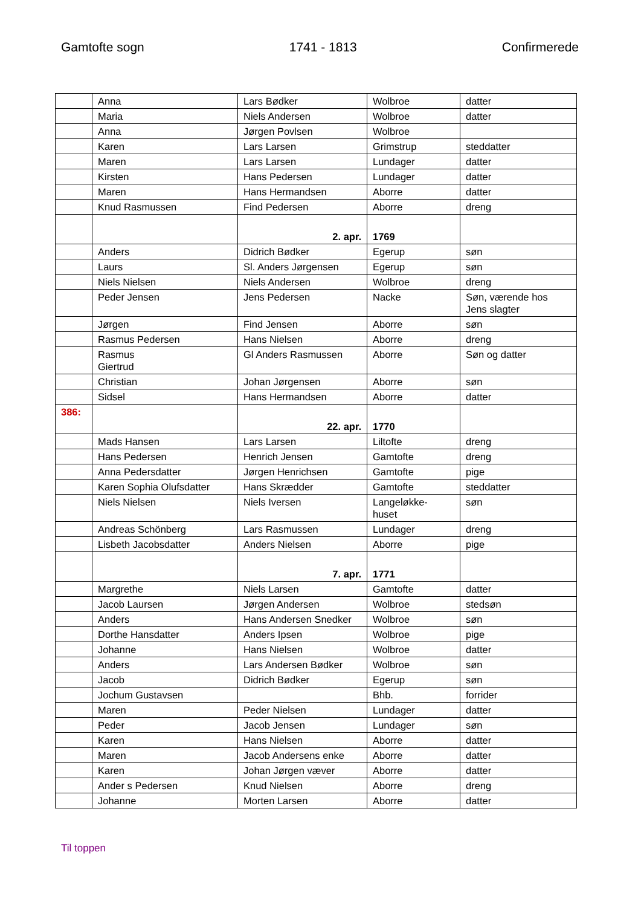Gamtofte sogn 1741 - 1813 Confirmerede
| | Anna | Lars Bødker | Wolbroe | datter |
| | Maria | Niels Andersen | Wolbroe | datter |
| | Anna | Jørgen Povlsen | Wolbroe | |
| | Karen | Lars Larsen | Grimstrup | steddatter |
| | Maren | Lars Larsen | Lundager | datter |
| | Kirsten | Hans Pedersen | Lundager | datter |
| | Maren | Hans Hermandsen | Aborre | datter |
| | Knud Rasmussen | Find Pedersen | Aborre | dreng |
| | | 2. apr. | 1769 | |
| | Anders | Didrich Bødker | Egerup | søn |
| | Laurs | Sl. Anders Jørgensen | Egerup | søn |
| | Niels Nielsen | Niels Andersen | Wolbroe | dreng |
| | Peder Jensen | Jens Pedersen | Nacke | Søn, værende hos Jens slagter |
| | Jørgen | Find Jensen | Aborre | søn |
| | Rasmus Pedersen | Hans Nielsen | Aborre | dreng |
| | Rasmus Giertrud | Gl Anders Rasmussen | Aborre | Søn og datter |
| | Christian | Johan Jørgensen | Aborre | søn |
| | Sidsel | Hans Hermandsen | Aborre | datter |
| 386: | | 22. apr. | 1770 | |
| | Mads Hansen | Lars Larsen | Liltofte | dreng |
| | Hans Pedersen | Henrich Jensen | Gamtofte | dreng |
| | Anna Pedersdatter | Jørgen Henrichsen | Gamtofte | pige |
| | Karen Sophia Olufsdatter | Hans Skrædder | Gamtofte | steddatter |
| | Niels Nielsen | Niels Iversen | Langeløkke- huset | søn |
| | Andreas Schönberg | Lars Rasmussen | Lundager | dreng |
| | Lisbeth Jacobsdatter | Anders Nielsen | Aborre | pige |
| | | 7. apr. | 1771 | |
| | Margrethe | Niels Larsen | Gamtofte | datter |
| | Jacob Laursen | Jørgen Andersen | Wolbroe | stedsøn |
| | Anders | Hans Andersen Snedker | Wolbroe | søn |
| | Dorthe Hansdatter | Anders Ipsen | Wolbroe | pige |
| | Johanne | Hans Nielsen | Wolbroe | datter |
| | Anders | Lars Andersen Bødker | Wolbroe | søn |
| | Jacob | Didrich Bødker | Egerup | søn |
| | Jochum Gustavsen | | Bhb. | forrider |
| | Maren | Peder Nielsen | Lundager | datter |
| | Peder | Jacob Jensen | Lundager | søn |
| | Karen | Hans Nielsen | Aborre | datter |
| | Maren | Jacob Andersens enke | Aborre | datter |
| | Karen | Johan Jørgen væver | Aborre | datter |
| | Ander s Pedersen | Knud Nielsen | Aborre | dreng |
| | Johanne | Morten Larsen | Aborre | datter |
Til toppen